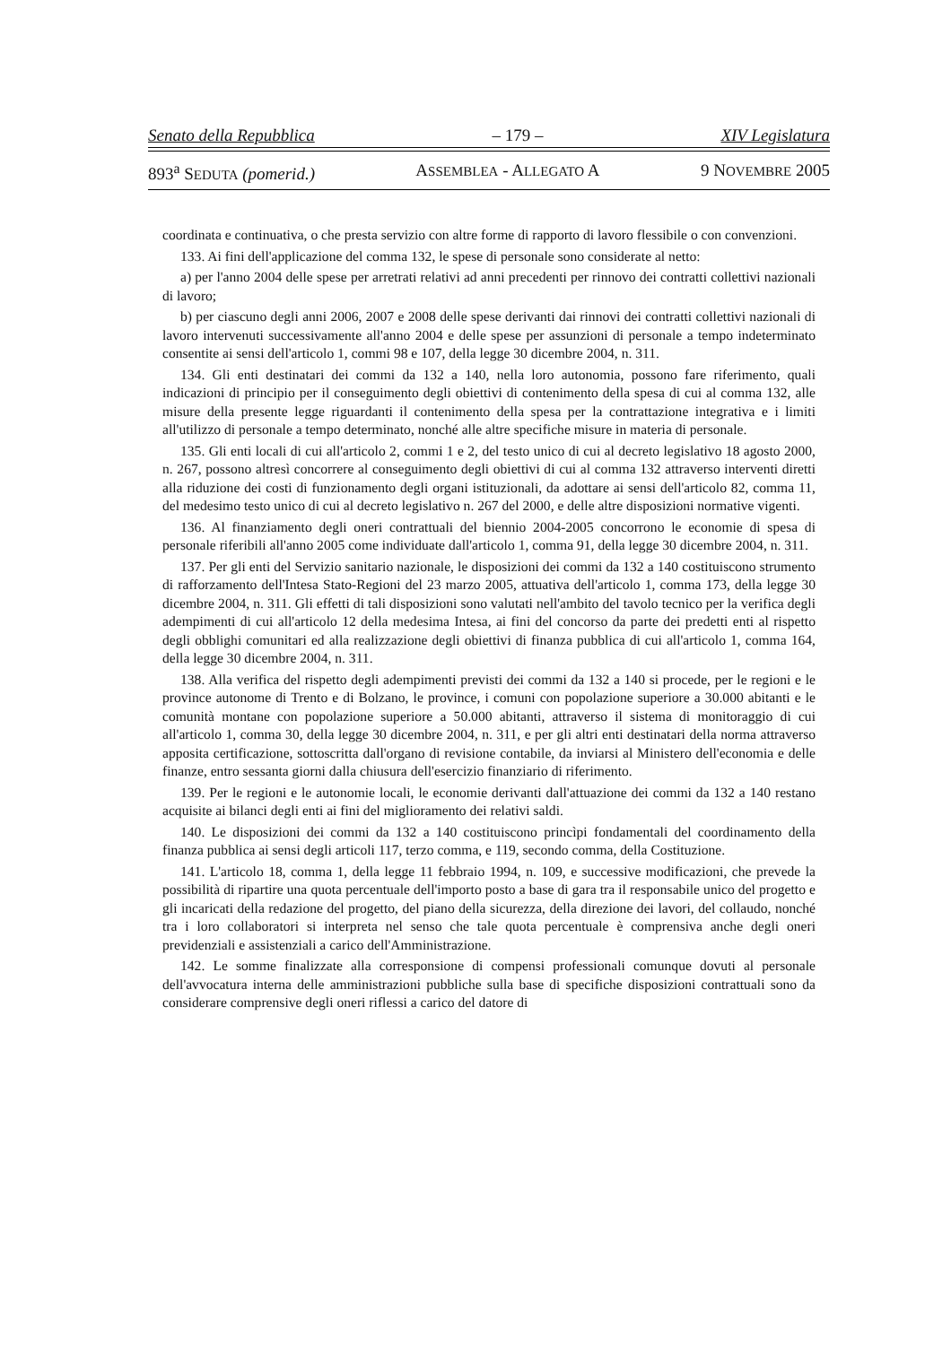Senato della Repubblica – 179 – XIV Legislatura
893<sup>a</sup> SEDUTA (pomerid.) ASSEMBLEA - ALLEGATO A 9 NOVEMBRE 2005
coordinata e continuativa, o che presta servizio con altre forme di rapporto di lavoro flessibile o con convenzioni.
133. Ai fini dell'applicazione del comma 132, le spese di personale sono considerate al netto:
a) per l'anno 2004 delle spese per arretrati relativi ad anni precedenti per rinnovo dei contratti collettivi nazionali di lavoro;
b) per ciascuno degli anni 2006, 2007 e 2008 delle spese derivanti dai rinnovi dei contratti collettivi nazionali di lavoro intervenuti successivamente all'anno 2004 e delle spese per assunzioni di personale a tempo indeterminato consentite ai sensi dell'articolo 1, commi 98 e 107, della legge 30 dicembre 2004, n. 311.
134. Gli enti destinatari dei commi da 132 a 140, nella loro autonomia, possono fare riferimento, quali indicazioni di principio per il conseguimento degli obiettivi di contenimento della spesa di cui al comma 132, alle misure della presente legge riguardanti il contenimento della spesa per la contrattazione integrativa e i limiti all'utilizzo di personale a tempo determinato, nonché alle altre specifiche misure in materia di personale.
135. Gli enti locali di cui all'articolo 2, commi 1 e 2, del testo unico di cui al decreto legislativo 18 agosto 2000, n. 267, possono altresì concorrere al conseguimento degli obiettivi di cui al comma 132 attraverso interventi diretti alla riduzione dei costi di funzionamento degli organi istituzionali, da adottare ai sensi dell'articolo 82, comma 11, del medesimo testo unico di cui al decreto legislativo n. 267 del 2000, e delle altre disposizioni normative vigenti.
136. Al finanziamento degli oneri contrattuali del biennio 2004-2005 concorrono le economie di spesa di personale riferibili all'anno 2005 come individuate dall'articolo 1, comma 91, della legge 30 dicembre 2004, n. 311.
137. Per gli enti del Servizio sanitario nazionale, le disposizioni dei commi da 132 a 140 costituiscono strumento di rafforzamento dell'Intesa Stato-Regioni del 23 marzo 2005, attuativa dell'articolo 1, comma 173, della legge 30 dicembre 2004, n. 311. Gli effetti di tali disposizioni sono valutati nell'ambito del tavolo tecnico per la verifica degli adempimenti di cui all'articolo 12 della medesima Intesa, ai fini del concorso da parte dei predetti enti al rispetto degli obblighi comunitari ed alla realizzazione degli obiettivi di finanza pubblica di cui all'articolo 1, comma 164, della legge 30 dicembre 2004, n. 311.
138. Alla verifica del rispetto degli adempimenti previsti dei commi da 132 a 140 si procede, per le regioni e le province autonome di Trento e di Bolzano, le province, i comuni con popolazione superiore a 30.000 abitanti e le comunità montane con popolazione superiore a 50.000 abitanti, attraverso il sistema di monitoraggio di cui all'articolo 1, comma 30, della legge 30 dicembre 2004, n. 311, e per gli altri enti destinatari della norma attraverso apposita certificazione, sottoscritta dall'organo di revisione contabile, da inviarsi al Ministero dell'economia e delle finanze, entro sessanta giorni dalla chiusura dell'esercizio finanziario di riferimento.
139. Per le regioni e le autonomie locali, le economie derivanti dall'attuazione dei commi da 132 a 140 restano acquisite ai bilanci degli enti ai fini del miglioramento dei relativi saldi.
140. Le disposizioni dei commi da 132 a 140 costituiscono princìpi fondamentali del coordinamento della finanza pubblica ai sensi degli articoli 117, terzo comma, e 119, secondo comma, della Costituzione.
141. L'articolo 18, comma 1, della legge 11 febbraio 1994, n. 109, e successive modificazioni, che prevede la possibilità di ripartire una quota percentuale dell'importo posto a base di gara tra il responsabile unico del progetto e gli incaricati della redazione del progetto, del piano della sicurezza, della direzione dei lavori, del collaudo, nonché tra i loro collaboratori si interpreta nel senso che tale quota percentuale è comprensiva anche degli oneri previdenziali e assistenziali a carico dell'Amministrazione.
142. Le somme finalizzate alla corresponsione di compensi professionali comunque dovuti al personale dell'avvocatura interna delle amministrazioni pubbliche sulla base di specifiche disposizioni contrattuali sono da considerare comprensive degli oneri riflessi a carico del datore di